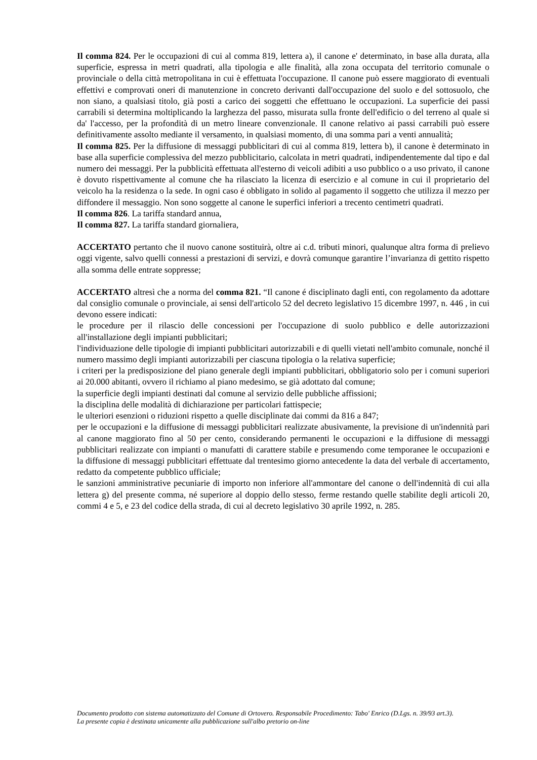Il comma 824. Per le occupazioni di cui al comma 819, lettera a), il canone e' determinato, in base alla durata, alla superficie, espressa in metri quadrati, alla tipologia e alle finalità, alla zona occupata del territorio comunale o provinciale o della città metropolitana in cui è effettuata l'occupazione. Il canone può essere maggiorato di eventuali effettivi e comprovati oneri di manutenzione in concreto derivanti dall'occupazione del suolo e del sottosuolo, che non siano, a qualsiasi titolo, già posti a carico dei soggetti che effettuano le occupazioni. La superficie dei passi carrabili si determina moltiplicando la larghezza del passo, misurata sulla fronte dell'edificio o del terreno al quale si da' l'accesso, per la profondità di un metro lineare convenzionale. Il canone relativo ai passi carrabili può essere definitivamente assolto mediante il versamento, in qualsiasi momento, di una somma pari a venti annualità;
Il comma 825. Per la diffusione di messaggi pubblicitari di cui al comma 819, lettera b), il canone è determinato in base alla superficie complessiva del mezzo pubblicitario, calcolata in metri quadrati, indipendentemente dal tipo e dal numero dei messaggi. Per la pubblicità effettuata all'esterno di veicoli adibiti a uso pubblico o a uso privato, il canone è dovuto rispettivamente al comune che ha rilasciato la licenza di esercizio e al comune in cui il proprietario del veicolo ha la residenza o la sede. In ogni caso é obbligato in solido al pagamento il soggetto che utilizza il mezzo per diffondere il messaggio. Non sono soggette al canone le superfici inferiori a trecento centimetri quadrati.
Il comma 826. La tariffa standard annua,
Il comma 827. La tariffa standard giornaliera,
ACCERTATO pertanto che il nuovo canone sostituirà, oltre ai c.d. tributi minori, qualunque altra forma di prelievo oggi vigente, salvo quelli connessi a prestazioni di servizi, e dovrà comunque garantire l’invarianza di gettito rispetto alla somma delle entrate soppresse;
ACCERTATO altresì che a norma del comma 821. “Il canone é disciplinato dagli enti, con regolamento da adottare dal consiglio comunale o provinciale, ai sensi dell'articolo 52 del decreto legislativo 15 dicembre 1997, n. 446 , in cui devono essere indicati:
le procedure per il rilascio delle concessioni per l'occupazione di suolo pubblico e delle autorizzazioni all'installazione degli impianti pubblicitari;
l'individuazione delle tipologie di impianti pubblicitari autorizzabili e di quelli vietati nell'ambito comunale, nonché il numero massimo degli impianti autorizzabili per ciascuna tipologia o la relativa superficie;
i criteri per la predisposizione del piano generale degli impianti pubblicitari, obbligatorio solo per i comuni superiori ai 20.000 abitanti, ovvero il richiamo al piano medesimo, se già adottato dal comune;
la superficie degli impianti destinati dal comune al servizio delle pubbliche affissioni;
la disciplina delle modalità di dichiarazione per particolari fattispecie;
le ulteriori esenzioni o riduzioni rispetto a quelle disciplinate dai commi da 816 a 847;
per le occupazioni e la diffusione di messaggi pubblicitari realizzate abusivamente, la previsione di un'indennità pari al canone maggiorato fino al 50 per cento, considerando permanenti le occupazioni e la diffusione di messaggi pubblicitari realizzate con impianti o manufatti di carattere stabile e presumendo come temporanee le occupazioni e la diffusione di messaggi pubblicitari effettuate dal trentesimo giorno antecedente la data del verbale di accertamento, redatto da competente pubblico ufficiale;
le sanzioni amministrative pecuniarie di importo non inferiore all'ammontare del canone o dell'indennità di cui alla lettera g) del presente comma, né superiore al doppio dello stesso, ferme restando quelle stabilite degli articoli 20, commi 4 e 5, e 23 del codice della strada, di cui al decreto legislativo 30 aprile 1992, n. 285.
Documento prodotto con sistema automatizzato del Comune di Ortovero. Responsabile Procedimento: Tabo' Enrico (D.Lgs. n. 39/93 art.3).
La presente copia è destinata unicamente alla pubblicazione sull'albo pretorio on-line